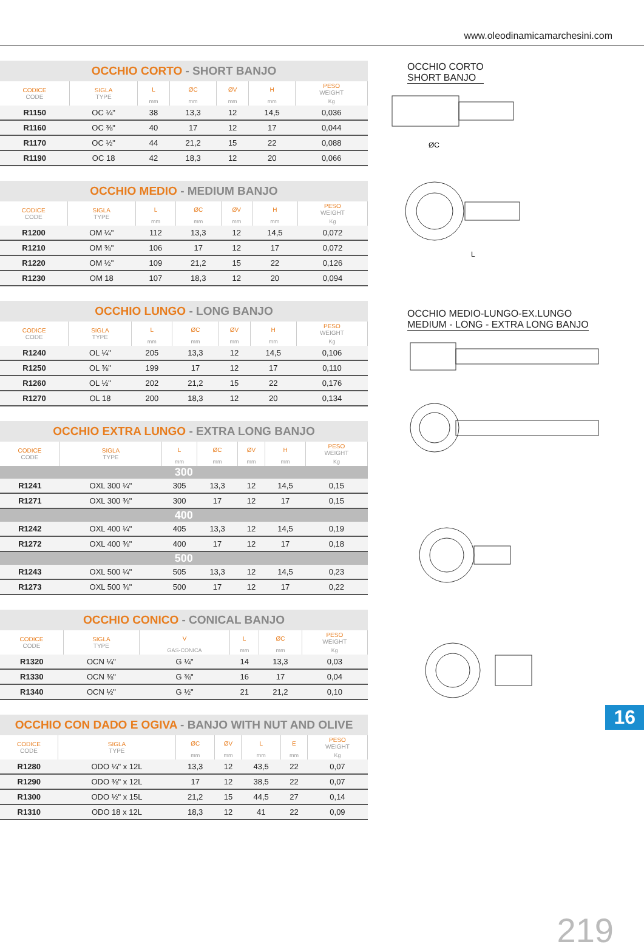www.oleodinamicamarchesini.com
OCCHIO CORTO - SHORT BANJO
| CODICE CODE | SIGLA TYPE | L | ØC | ØV | H | PESO WEIGHT |
| --- | --- | --- | --- | --- | --- | --- |
| | | mm | mm | mm | mm | Kg |
| R1150 | OC ¼" | 38 | 13,3 | 12 | 14,5 | 0,036 |
| R1160 | OC ⅜" | 40 | 17 | 12 | 17 | 0,044 |
| R1170 | OC ½" | 44 | 21,2 | 15 | 22 | 0,088 |
| R1190 | OC 18 | 42 | 18,3 | 12 | 20 | 0,066 |
OCCHIO MEDIO - MEDIUM BANJO
| CODICE CODE | SIGLA TYPE | L | ØC | ØV | H | PESO WEIGHT |
| --- | --- | --- | --- | --- | --- | --- |
| | | mm | mm | mm | mm | Kg |
| R1200 | OM ¼" | 112 | 13,3 | 12 | 14,5 | 0,072 |
| R1210 | OM ⅜" | 106 | 17 | 12 | 17 | 0,072 |
| R1220 | OM ½" | 109 | 21,2 | 15 | 22 | 0,126 |
| R1230 | OM 18 | 107 | 18,3 | 12 | 20 | 0,094 |
OCCHIO LUNGO - LONG BANJO
| CODICE CODE | SIGLA TYPE | L | ØC | ØV | H | PESO WEIGHT |
| --- | --- | --- | --- | --- | --- | --- |
| | | mm | mm | mm | mm | Kg |
| R1240 | OL ¼" | 205 | 13,3 | 12 | 14,5 | 0,106 |
| R1250 | OL ⅜" | 199 | 17 | 12 | 17 | 0,110 |
| R1260 | OL ½" | 202 | 21,2 | 15 | 22 | 0,176 |
| R1270 | OL 18 | 200 | 18,3 | 12 | 20 | 0,134 |
OCCHIO EXTRA LUNGO - EXTRA LONG BANJO
| CODICE CODE | SIGLA TYPE | L | ØC | ØV | H | PESO WEIGHT |
| --- | --- | --- | --- | --- | --- | --- |
| | | mm | mm | mm | mm | Kg |
| 300 | | | | | | |
| R1241 | OXL 300 ¼" | 305 | 13,3 | 12 | 14,5 | 0,15 |
| R1271 | OXL 300 ⅜" | 300 | 17 | 12 | 17 | 0,15 |
| 400 | | | | | | |
| R1242 | OXL 400 ¼" | 405 | 13,3 | 12 | 14,5 | 0,19 |
| R1272 | OXL 400 ⅜" | 400 | 17 | 12 | 17 | 0,18 |
| 500 | | | | | | |
| R1243 | OXL 500 ¼" | 505 | 13,3 | 12 | 14,5 | 0,23 |
| R1273 | OXL 500 ⅜" | 500 | 17 | 12 | 17 | 0,22 |
OCCHIO CONICO - CONICAL BANJO
| CODICE CODE | SIGLA TYPE | V | L | ØC | PESO WEIGHT |
| --- | --- | --- | --- | --- | --- |
| | | GAS-CONICA | mm | mm | Kg |
| R1320 | OCN ¼" | G ¼" | 14 | 13,3 | 0,03 |
| R1330 | OCN ⅜" | G ⅜" | 16 | 17 | 0,04 |
| R1340 | OCN ½" | G ½" | 21 | 21,2 | 0,10 |
OCCHIO CON DADO E OGIVA - BANJO WITH NUT AND OLIVE
| CODICE CODE | SIGLA TYPE | ØC | ØV | L | E | PESO WEIGHT |
| --- | --- | --- | --- | --- | --- | --- |
| | | mm | mm | mm | mm | Kg |
| R1280 | ODO ¼" x 12L | 13,3 | 12 | 43,5 | 22 | 0,07 |
| R1290 | ODO ⅜" x 12L | 17 | 12 | 38,5 | 22 | 0,07 |
| R1300 | ODO ½" x 15L | 21,2 | 15 | 44,5 | 27 | 0,14 |
| R1310 | ODO 18 x 12L | 18,3 | 12 | 41 | 22 | 0,09 |
OCCHIO CORTO
SHORT BANJO
ØC
L
OCCHIO MEDIO-LUNGO-EX.LUNGO
MEDIUM - LONG - EXTRA LONG BANJO
16
219